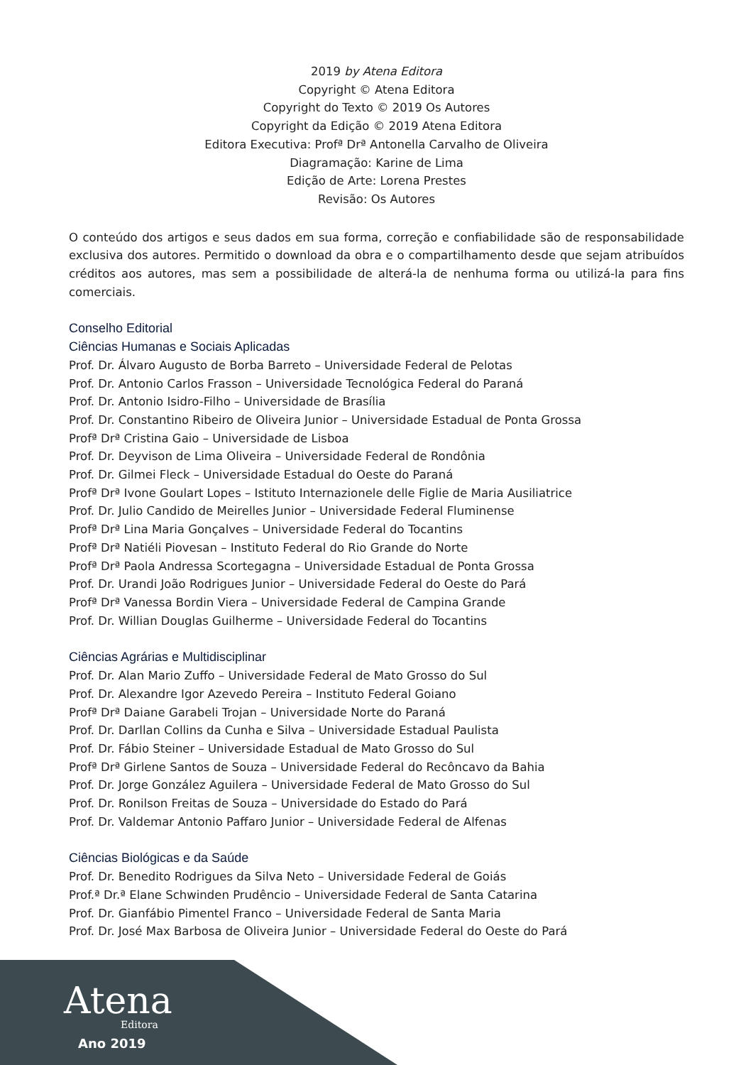2019 by Atena Editora
Copyright © Atena Editora
Copyright do Texto © 2019 Os Autores
Copyright da Edição © 2019 Atena Editora
Editora Executiva: Profª Drª Antonella Carvalho de Oliveira
Diagramação: Karine de Lima
Edição de Arte: Lorena Prestes
Revisão: Os Autores
O conteúdo dos artigos e seus dados em sua forma, correção e confiabilidade são de responsabilidade exclusiva dos autores. Permitido o download da obra e o compartilhamento desde que sejam atribuídos créditos aos autores, mas sem a possibilidade de alterá-la de nenhuma forma ou utilizá-la para fins comerciais.
Conselho Editorial
Ciências Humanas e Sociais Aplicadas
Prof. Dr. Álvaro Augusto de Borba Barreto – Universidade Federal de Pelotas
Prof. Dr. Antonio Carlos Frasson – Universidade Tecnológica Federal do Paraná
Prof. Dr. Antonio Isidro-Filho – Universidade de Brasília
Prof. Dr. Constantino Ribeiro de Oliveira Junior – Universidade Estadual de Ponta Grossa
Profª Drª Cristina Gaio – Universidade de Lisboa
Prof. Dr. Deyvison de Lima Oliveira – Universidade Federal de Rondônia
Prof. Dr. Gilmei Fleck – Universidade Estadual do Oeste do Paraná
Profª Drª Ivone Goulart Lopes – Istituto Internazionele delle Figlie de Maria Ausiliatrice
Prof. Dr. Julio Candido de Meirelles Junior – Universidade Federal Fluminense
Profª Drª Lina Maria Gonçalves – Universidade Federal do Tocantins
Profª Drª Natiéli Piovesan – Instituto Federal do Rio Grande do Norte
Profª Drª Paola Andressa Scortegagna – Universidade Estadual de Ponta Grossa
Prof. Dr. Urandi João Rodrigues Junior – Universidade Federal do Oeste do Pará
Profª Drª Vanessa Bordin Viera – Universidade Federal de Campina Grande
Prof. Dr. Willian Douglas Guilherme – Universidade Federal do Tocantins
Ciências Agrárias e Multidisciplinar
Prof. Dr. Alan Mario Zuffo – Universidade Federal de Mato Grosso do Sul
Prof. Dr. Alexandre Igor Azevedo Pereira – Instituto Federal Goiano
Profª Drª Daiane Garabeli Trojan – Universidade Norte do Paraná
Prof. Dr. Darllan Collins da Cunha e Silva – Universidade Estadual Paulista
Prof. Dr. Fábio Steiner – Universidade Estadual de Mato Grosso do Sul
Profª Drª Girlene Santos de Souza – Universidade Federal do Recôncavo da Bahia
Prof. Dr. Jorge González Aguilera – Universidade Federal de Mato Grosso do Sul
Prof. Dr. Ronilson Freitas de Souza – Universidade do Estado do Pará
Prof. Dr. Valdemar Antonio Paffaro Junior – Universidade Federal de Alfenas
Ciências Biológicas e da Saúde
Prof. Dr. Benedito Rodrigues da Silva Neto – Universidade Federal de Goiás
Prof.ª Dr.ª Elane Schwinden Prudêncio – Universidade Federal de Santa Catarina
Prof. Dr. Gianfábio Pimentel Franco – Universidade Federal de Santa Maria
Prof. Dr. José Max Barbosa de Oliveira Junior – Universidade Federal do Oeste do Pará
Atena
Editora
Ano 2019